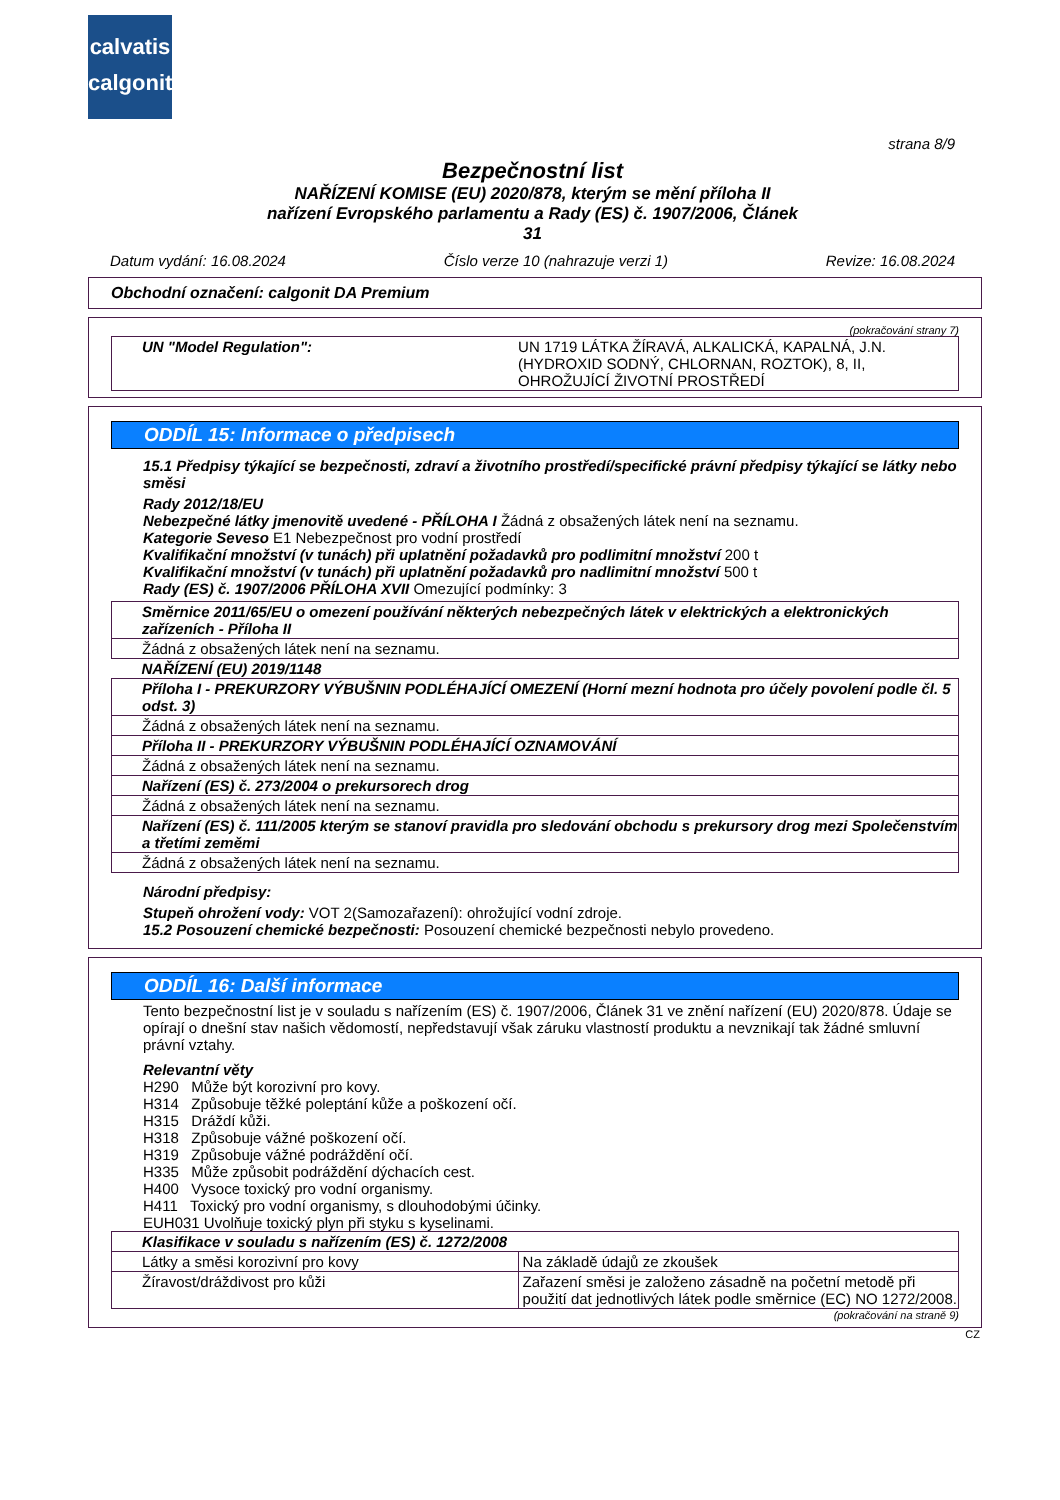calvatis
calgonit
strana 8/9
Bezpečnostní list
NAŘÍZENÍ KOMISE (EU) 2020/878, kterým se mění příloha II
nařízení Evropského parlamentu a Rady (ES) č. 1907/2006, Článek
31
Datum vydání: 16.08.2024 Číslo verze 10 (nahrazuje verzi 1) Revize: 16.08.2024
Obchodní označení: calgonit DA Premium
(pokračování strany 7)
| UN "Model Regulation": | UN 1719 LÁTKA ŽÍRAVÁ, ALKALICKÁ, KAPALNÁ, J.N. (HYDROXID SODNÝ, CHLORNAN, ROZTOK), 8, II, OHROŽUJÍCÍ ŽIVOTNÍ PROSTŘEDÍ |
ODDÍL 15: Informace o předpisech
15.1 Předpisy týkající se bezpečnosti, zdraví a životního prostředí/specifické právní předpisy týkající se látky nebo směsi
Rady 2012/18/EU
Nebezpečné látky jmenovitě uvedené - PŘÍLOHA I Žádná z obsažených látek není na seznamu.
Kategorie Seveso E1 Nebezpečnost pro vodní prostředí
Kvalifikační množství (v tunách) při uplatnění požadavků pro podlimitní množství 200 t
Kvalifikační množství (v tunách) při uplatnění požadavků pro nadlimitní množství 500 t
Rady (ES) č. 1907/2006 PŘÍLOHA XVII Omezující podmínky: 3
| Směrnice 2011/65/EU o omezení používání některých nebezpečných látek v elektrických a elektronických zařízeních - Příloha II |
| Žádná z obsažených látek není na seznamu. |
| NAŘÍZENÍ (EU) 2019/1148 |
| Příloha I - PREKURZORY VÝBUŠNIN PODLÉHAJÍCÍ OMEZENÍ (Horní mezní hodnota pro účely povolení podle čl. 5 odst. 3) |
| Žádná z obsažených látek není na seznamu. |
| Příloha II - PREKURZORY VÝBUŠNIN PODLÉHAJÍCÍ OZNAMOVÁNÍ |
| Žádná z obsažených látek není na seznamu. |
| Nařízení (ES) č. 273/2004 o prekursorech drog |
| Žádná z obsažených látek není na seznamu. |
| Nařízení (ES) č. 111/2005 kterým se stanoví pravidla pro sledování obchodu s prekursory drog mezi Společenstvím a třetími zeměmi |
| Žádná z obsažených látek není na seznamu. |
Národní předpisy:
Stupeň ohrožení vody: VOT 2(Samozařazení): ohrožující vodní zdroje.
15.2 Posouzení chemické bezpečnosti: Posouzení chemické bezpečnosti nebylo provedeno.
ODDÍL 16: Další informace
Tento bezpečnostní list je v souladu s nařízením (ES) č. 1907/2006, Článek 31 ve znění nařízení (EU) 2020/878. Údaje se opírají o dnešní stav našich vědomostí, nepředstavují však záruku vlastností produktu a nevznikají tak žádné smluvní právní vztahy.
Relevantní věty
H290 Může být korozivní pro kovy.
H314 Způsobuje těžké poleptání kůže a poškození očí.
H315 Dráždí kůži.
H318 Způsobuje vážné poškození očí.
H319 Způsobuje vážné podráždění očí.
H335 Může způsobit podráždění dýchacích cest.
H400 Vysoce toxický pro vodní organismy.
H411 Toxický pro vodní organismy, s dlouhodobými účinky.
EUH031 Uvolňuje toxický plyn při styku s kyselinami.
| Klasifikace v souladu s nařízením (ES) č. 1272/2008 | |
| Látky a směsi korozivní pro kovy | Na základě údajů ze zkoušek |
| Žíravost/dráždivost pro kůži | Zařazení směsi je založeno zásadně na početní metodě při použití dat jednotlivých látek podle směrnice (EC) NO 1272/2008. |
(pokračování na straně 9)
CZ